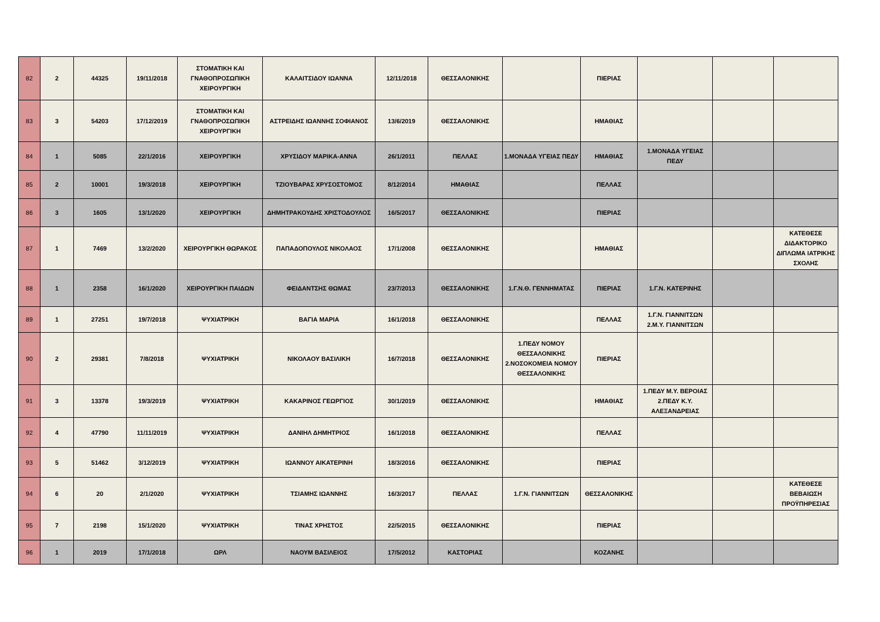| 82 | 2 | 44325 | 19/11/2018 | ΣΤΟΜΑΤΙΚΗ ΚΑΙ ΓΝΑΘΟΠΡΟΣΩΠΙΚΗ ΧΕΙΡΟΥΡΓΙΚΗ | ΚΑΛΑΙΤΣΙΔΟΥ ΙΩΑΝΝΑ | 12/11/2018 | ΘΕΣΣΑΛΟΝΙΚΗΣ | | ΠΙΕΡΙΑΣ | | | |
| 83 | 3 | 54203 | 17/12/2019 | ΣΤΟΜΑΤΙΚΗ ΚΑΙ ΓΝΑΘΟΠΡΟΣΩΠΙΚΗ ΧΕΙΡΟΥΡΓΙΚΗ | ΑΣΤΡΕΙΔΗΣ ΙΩΑΝΝΗΣ ΣΟΦΙΑΝΟΣ | 13/6/2019 | ΘΕΣΣΑΛΟΝΙΚΗΣ | | ΗΜΑΘΙΑΣ | | | |
| 84 | 1 | 5085 | 22/1/2016 | ΧΕΙΡΟΥΡΓΙΚΗ | ΧΡΥΣΙΔΟΥ ΜΑΡΙΚΑ-ΑΝΝΑ | 26/1/2011 | ΠΕΛΛΑΣ | 1.ΜΟΝΑΔΑ ΥΓΕΙΑΣ ΠΕΔΥ | ΗΜΑΘΙΑΣ | 1.ΜΟΝΑΔΑ ΥΓΕΙΑΣ ΠΕΔΥ | | |
| 85 | 2 | 10001 | 19/3/2018 | ΧΕΙΡΟΥΡΓΙΚΗ | ΤΖΙΟΥΒΑΡΑΣ ΧΡΥΣΟΣΤΟΜΟΣ | 8/12/2014 | ΗΜΑΘΙΑΣ | | ΠΕΛΛΑΣ | | | |
| 86 | 3 | 1605 | 13/1/2020 | ΧΕΙΡΟΥΡΓΙΚΗ | ΔΗΜΗΤΡΑΚΟΥΔΗΣ ΧΡΙΣΤΟΔΟΥΛΟΣ | 16/5/2017 | ΘΕΣΣΑΛΟΝΙΚΗΣ | | ΠΙΕΡΙΑΣ | | | |
| 87 | 1 | 7469 | 13/2/2020 | ΧΕΙΡΟΥΡΓΙΚΗ ΘΩΡΑΚΟΣ | ΠΑΠΑΔΟΠΟΥΛΟΣ ΝΙΚΟΛΑΟΣ | 17/1/2008 | ΘΕΣΣΑΛΟΝΙΚΗΣ | | ΗΜΑΘΙΑΣ | | | ΚΑΤΕΘΕΣΕ ΔΙΔΑΚΤΟΡΙΚΟ ΔΙΠΛΩΜΑ ΙΑΤΡΙΚΗΣ ΣΧΟΛΗΣ |
| 88 | 1 | 2358 | 16/1/2020 | ΧΕΙΡΟΥΡΓΙΚΗ ΠΑΙΔΩΝ | ΦΕΙΔΑΝΤΣΗΣ ΘΩΜΑΣ | 23/7/2013 | ΘΕΣΣΑΛΟΝΙΚΗΣ | 1.Γ.Ν.Θ. ΓΕΝΝΗΜΑΤΑΣ | ΠΙΕΡΙΑΣ | 1.Γ.Ν. ΚΑΤΕΡΙΝΗΣ | | |
| 89 | 1 | 27251 | 19/7/2018 | ΨΥΧΙΑΤΡΙΚΗ | ΒΑΓΙΑ ΜΑΡΙΑ | 16/1/2018 | ΘΕΣΣΑΛΟΝΙΚΗΣ | | ΠΕΛΛΑΣ | 1.Γ.Ν. ΓΙΑΝΝΙΤΣΩΝ 2.Μ.Υ. ΓΙΑΝΝΙΤΣΩΝ | | |
| 90 | 2 | 29381 | 7/8/2018 | ΨΥΧΙΑΤΡΙΚΗ | ΝΙΚΟΛΑΟΥ ΒΑΣΙΛΙΚΗ | 16/7/2018 | ΘΕΣΣΑΛΟΝΙΚΗΣ | 1.ΠΕΔΥ ΝΟΜΟΥ ΘΕΣΣΑΛΟΝΙΚΗΣ 2.ΝΟΣΟΚΟΜΕΙΑ ΝΟΜΟΥ ΘΕΣΣΑΛΟΝΙΚΗΣ | ΠΙΕΡΙΑΣ | | | |
| 91 | 3 | 13378 | 19/3/2019 | ΨΥΧΙΑΤΡΙΚΗ | ΚΑΚΑΡΙΝΟΣ ΓΕΩΡΓΙΟΣ | 30/1/2019 | ΘΕΣΣΑΛΟΝΙΚΗΣ | | ΗΜΑΘΙΑΣ | 1.ΠΕΔΥ Μ.Υ. ΒΕΡΟΙΑΣ 2.ΠΕΔΥ Κ.Υ. ΑΛΕΞΑΝΔΡΕΙΑΣ | | |
| 92 | 4 | 47790 | 11/11/2019 | ΨΥΧΙΑΤΡΙΚΗ | ΔΑΝΙΗΛ ΔΗΜΗΤΡΙΟΣ | 16/1/2018 | ΘΕΣΣΑΛΟΝΙΚΗΣ | | ΠΕΛΛΑΣ | | | |
| 93 | 5 | 51462 | 3/12/2019 | ΨΥΧΙΑΤΡΙΚΗ | ΙΩΑΝΝΟΥ ΑΙΚΑΤΕΡΙΝΗ | 18/3/2016 | ΘΕΣΣΑΛΟΝΙΚΗΣ | | ΠΙΕΡΙΑΣ | | | |
| 94 | 6 | 20 | 2/1/2020 | ΨΥΧΙΑΤΡΙΚΗ | ΤΣΙΑΜΗΣ ΙΩΑΝΝΗΣ | 16/3/2017 | ΠΕΛΛΑΣ | 1.Γ.Ν. ΓΙΑΝΝΙΤΣΩΝ | ΘΕΣΣΑΛΟΝΙΚΗΣ | | | ΚΑΤΕΘΕΣΕ ΒΕΒΑΙΩΣΗ ΠΡΟΫΠΗΡΕΣΙΑΣ |
| 95 | 7 | 2198 | 15/1/2020 | ΨΥΧΙΑΤΡΙΚΗ | ΤΙΝΑΣ ΧΡΗΣΤΟΣ | 22/5/2015 | ΘΕΣΣΑΛΟΝΙΚΗΣ | | ΠΙΕΡΙΑΣ | | | |
| 96 | 1 | 2019 | 17/1/2018 | ΩΡΛ | ΝΑΟΥΜ ΒΑΣΙΛΕΙΟΣ | 17/5/2012 | ΚΑΣΤΟΡΙΑΣ | | ΚΟΖΑΝΗΣ | | | |